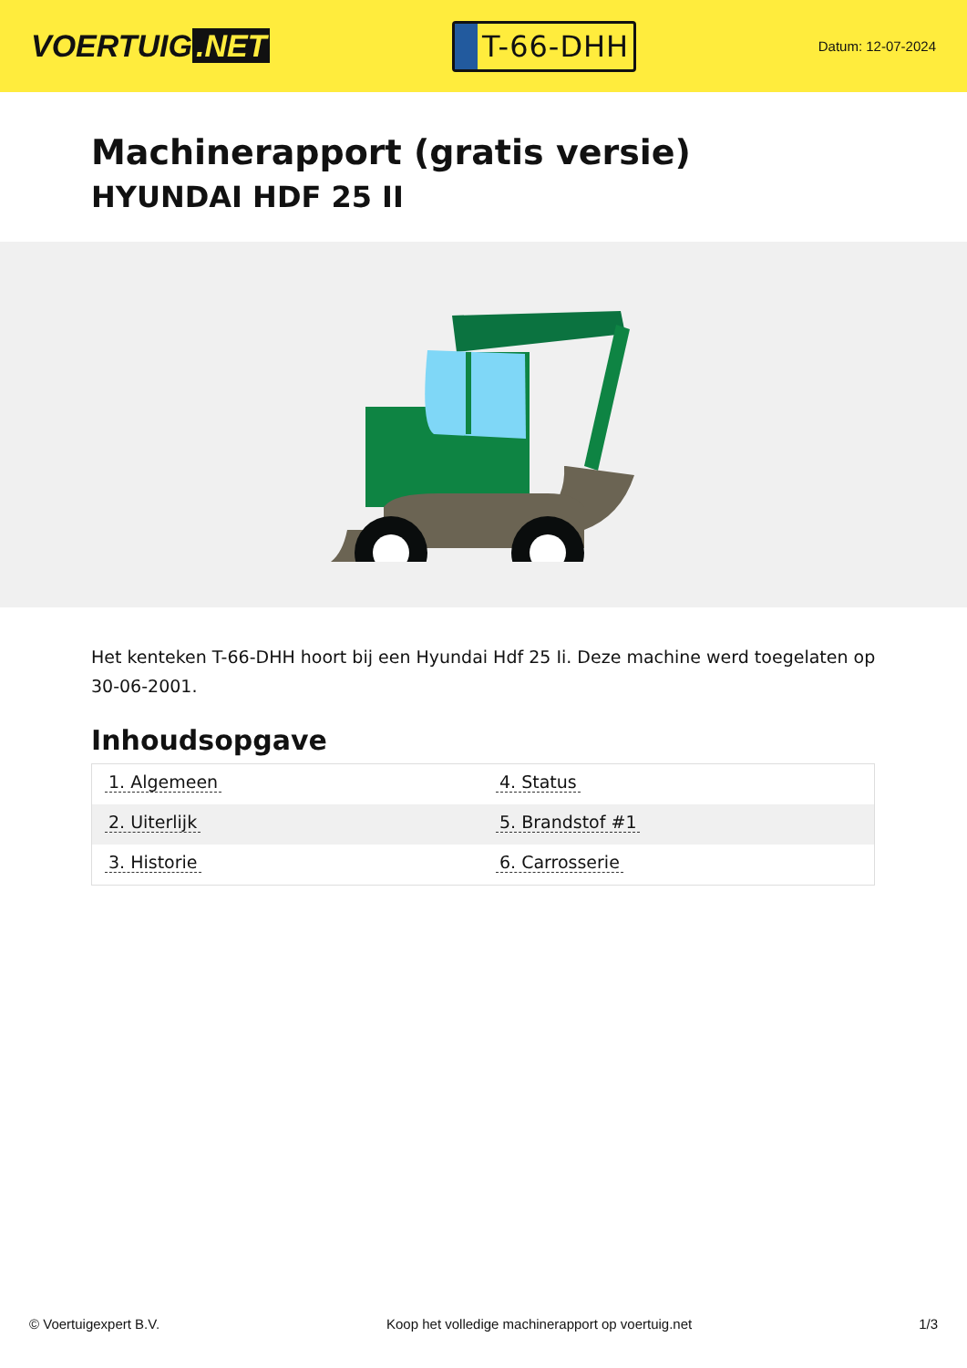VOERTUIG.NET
T-66-DHH
Datum: 12-07-2024
Machinerapport (gratis versie)
HYUNDAI HDF 25 II
Het kenteken T-66-DHH hoort bij een Hyundai Hdf 25 Ii. Deze machine werd toegelaten op 30-06-2001.
Inhoudsopgave
| 1. Algemeen | 4. Status |
| 2. Uiterlijk | 5. Brandstof #1 |
| 3. Historie | 6. Carrosserie |
© Voertuigexpert B.V. Koop het volledige machinerapport op voertuig.net 1/3